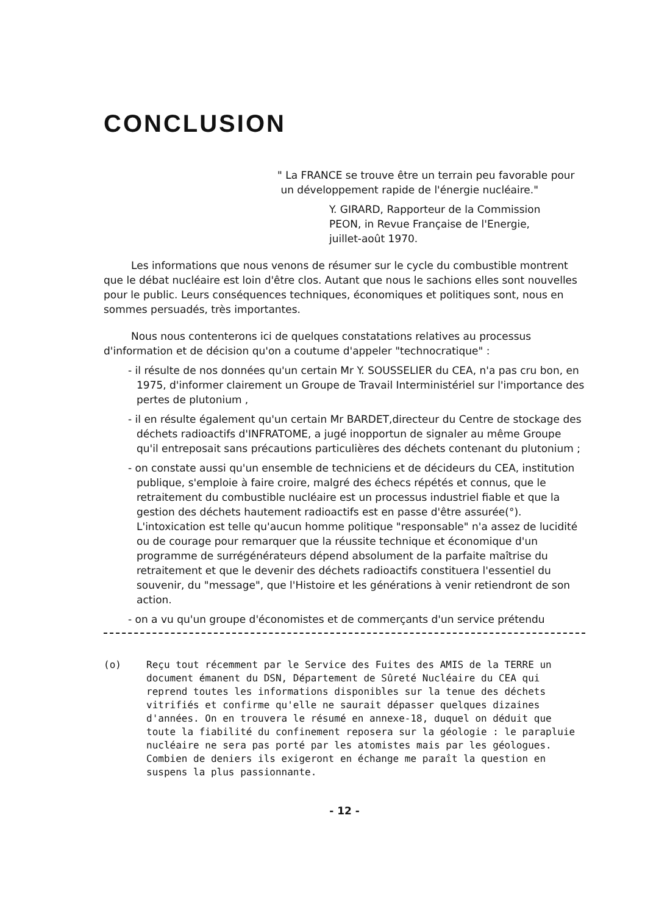CONCLUSION
" La FRANCE se trouve être un terrain peu favorable pour
un développement rapide de l'énergie nucléaire."
Y. GIRARD, Rapporteur de la Commission
PEON, in Revue Française de l'Energie,
juillet-août 1970.
Les informations que nous venons de résumer sur le cycle du combustible montrent que le débat nucléaire est loin d'être clos. Autant que nous le sachions elles sont nouvelles pour le public. Leurs conséquences techniques, économiques et politiques sont, nous en sommes persuadés, très importantes.
Nous nous contenterons ici de quelques constatations relatives au processus d'information et de décision qu'on a coutume d'appeler "technocratique" :
- il résulte de nos données qu'un certain Mr Y. SOUSSELIER du CEA, n'a pas cru bon, en 1975, d'informer clairement un Groupe de Travail Interministériel sur l'importance des pertes de plutonium ,
- il en résulte également qu'un certain Mr BARDET,directeur du Centre de stockage des déchets radioactifs d'INFRATOME, a jugé inopportun de signaler au même Groupe qu'il entreposait sans précautions particulières des déchets contenant du plutonium ;
- on constate aussi qu'un ensemble de techniciens et de décideurs du CEA, institution publique, s'emploie à faire croire, malgré des échecs répétés et connus, que le retraitement du combustible nucléaire est un processus industriel fiable et que la gestion des déchets hautement radioactifs est en passe d'être assurée(°). L'intoxication est telle qu'aucun homme politique "responsable" n'a assez de lucidité ou de courage pour remarquer que la réussite technique et économique d'un programme de surrégénérateurs dépend absolument de la parfaite maîtrise du retraitement et que le devenir des déchets radioactifs constituera l'essentiel du souvenir, du "message", que l'Histoire et les générations à venir retiendront de son action.
- on a vu qu'un groupe d'économistes et de commerçants d'un service prétendu
(o) Reçu tout récemment par le Service des Fuites des AMIS de la TERRE un document émanent du DSN, Département de Sûreté Nucléaire du CEA qui reprend toutes les informations disponibles sur la tenue des déchets vitrifiés et confirme qu'elle ne saurait dépasser quelques dizaines d'années. On en trouvera le résumé en annexe-18, duquel on déduit que toute la fiabilité du confinement reposera sur la géologie : le parapluie nucléaire ne sera pas porté par les atomistes mais par les géologues. Combien de deniers ils exigeront en échange me paraît la question en suspens la plus passionnante.
- 12 -